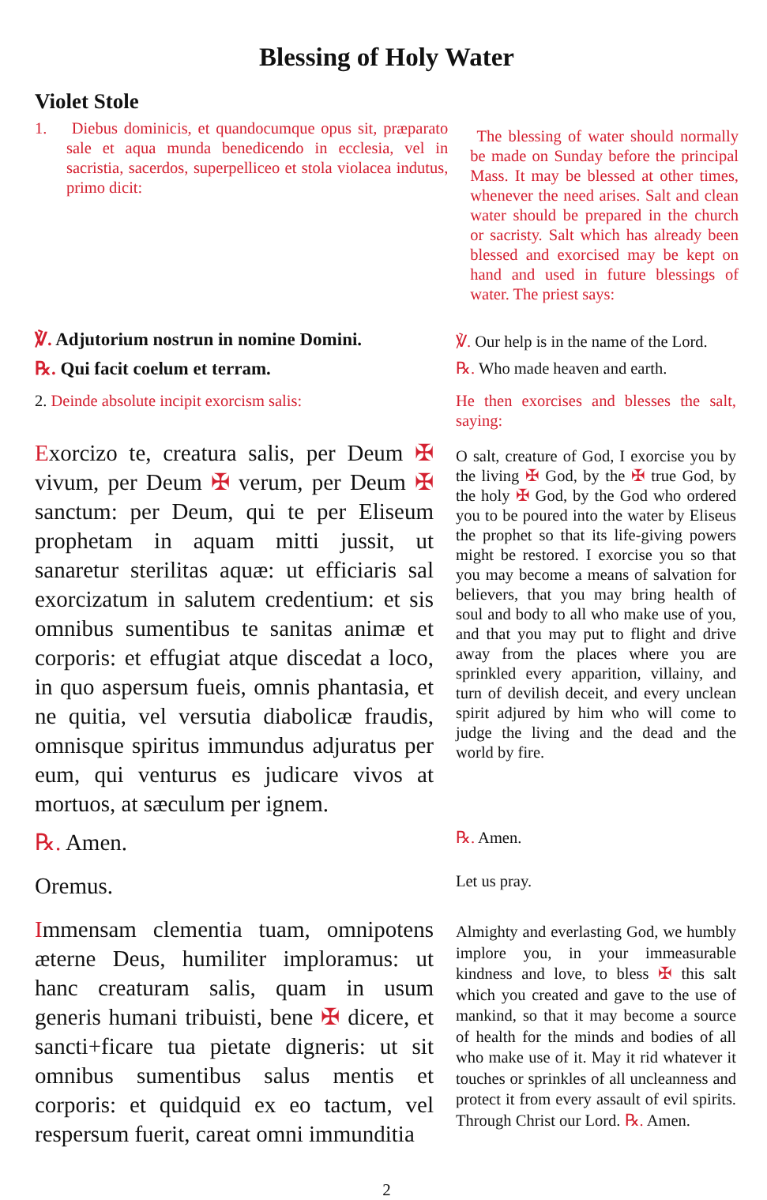Blessing of Holy Water
Violet Stole
1. Diebus dominicis, et quandocumque opus sit, præparato sale et aqua munda benedicendo in ecclesia, vel in sacristia, sacerdos, superpelliceo et stola violacea indutus, primo dicit:
The blessing of water should normally be made on Sunday before the principal Mass. It may be blessed at other times, whenever the need arises. Salt and clean water should be prepared in the church or sacristy. Salt which has already been blessed and exorcised may be kept on hand and used in future blessings of water. The priest says:
℣. Adjutorium nostrun in nomine Domini.
℞. Qui facit coelum et terram.
℣. Our help is in the name of the Lord.
℞. Who made heaven and earth.
2. Deinde absolute incipit exorcism salis:
He then exorcises and blesses the salt, saying:
Exorcizo te, creatura salis, per Deum ✠ vivum, per Deum ✠ verum, per Deum ✠ sanctum: per Deum, qui te per Eliseum prophetam in aquam mitti jussit, ut sanaretur sterilitas aquæ: ut efficiaris sal exorcizatum in salutem credentium: et sis omnibus sumentibus te sanitas animæ et corporis: et effugiat atque discedat a loco, in quo aspersum fueis, omnis phantasia, et ne quitia, vel versutia diabolicæ fraudis, omnisque spiritus immundus adjuratus per eum, qui venturus es judicare vivos at mortuos, at sæculum per ignem.
O salt, creature of God, I exorcise you by the living ✠ God, by the ✠ true God, by the holy ✠ God, by the God who ordered you to be poured into the water by Eliseus the prophet so that its life-giving powers might be restored. I exorcise you so that you may become a means of salvation for believers, that you may bring health of soul and body to all who make use of you, and that you may put to flight and drive away from the places where you are sprinkled every apparition, villainy, and turn of devilish deceit, and every unclean spirit adjured by him who will come to judge the living and the dead and the world by fire.
℞. Amen.
℞. Amen.
Oremus.
Let us pray.
Immensam clementia tuam, omnipotens æterne Deus, humiliter imploramus: ut hanc creaturam salis, quam in usum generis humani tribuisti, bene ✠ dicere, et sancti+ficare tua pietate digneris: ut sit omnibus sumentibus salus mentis et corporis: et quidquid ex eo tactum, vel respersum fuerit, careat omni immunditia
Almighty and everlasting God, we humbly implore you, in your immeasurable kindness and love, to bless ✠ this salt which you created and gave to the use of mankind, so that it may become a source of health for the minds and bodies of all who make use of it. May it rid whatever it touches or sprinkles of all uncleanness and protect it from every assault of evil spirits. Through Christ our Lord. ℞. Amen.
2